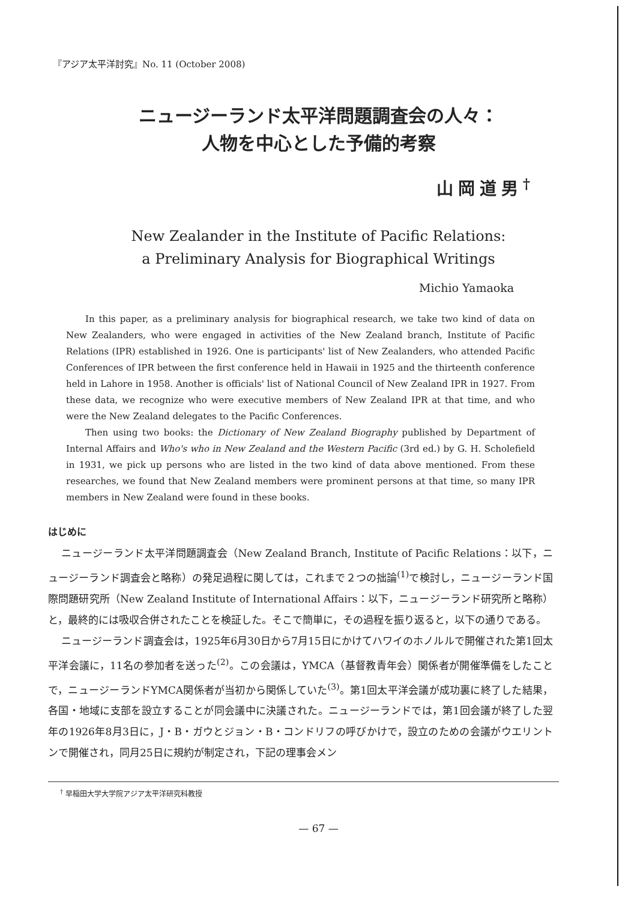『アジア太平洋討究』No. 11 (October 2008)
ニュージーランド太平洋問題調査会の人々：
人物を中心とした予備的考察
山岡道男<sup>†</sup>
New Zealander in the Institute of Pacific Relations:
a Preliminary Analysis for Biographical Writings
Michio Yamaoka
In this paper, as a preliminary analysis for biographical research, we take two kind of data on New Zealanders, who were engaged in activities of the New Zealand branch, Institute of Pacific Relations (IPR) established in 1926. One is participants' list of New Zealanders, who attended Pacific Conferences of IPR between the first conference held in Hawaii in 1925 and the thirteenth conference held in Lahore in 1958. Another is officials' list of National Council of New Zealand IPR in 1927. From these data, we recognize who were executive members of New Zealand IPR at that time, and who were the New Zealand delegates to the Pacific Conferences.
Then using two books: the Dictionary of New Zealand Biography published by Department of Internal Affairs and Who's who in New Zealand and the Western Pacific (3rd ed.) by G. H. Scholefield in 1931, we pick up persons who are listed in the two kind of data above mentioned. From these researches, we found that New Zealand members were prominent persons at that time, so many IPR members in New Zealand were found in these books.
はじめに
ニュージーランド太平洋問題調査会（New Zealand Branch, Institute of Pacific Relations：以下，ニュージーランド調査会と略称）の発足過程に関しては，これまで２つの拙論<sup>(1)</sup>で検討し，ニュージーランド国際問題研究所（New Zealand Institute of International Affairs：以下，ニュージーランド研究所と略称）と，最終的には吸収合併されたことを検証した。そこで簡単に，その過程を振り返ると，以下の通りである。
ニュージーランド調査会は，1925年6月30日から7月15日にかけてハワイのホノルルで開催された第1回太平洋会議に，11名の参加者を送った<sup>(2)</sup>。この会議は，YMCA（基督教青年会）関係者が開催準備をしたことで，ニュージーランドYMCA関係者が当初から関係していた<sup>(3)</sup>。第1回太平洋会議が成功裏に終了した結果，各国・地域に支部を設立することが同会議中に決議された。ニュージーランドでは，第1回会議が終了した翌年の1926年8月3日に，J・B・ガウとジョン・B・コンドリフの呼びかけで，設立のための会議がウエリントンで開催され，同月25日に規約が制定され，下記の理事会メン
<sup>†</sup> 早稲田大学大学院アジア太平洋研究科教授
— 67 —